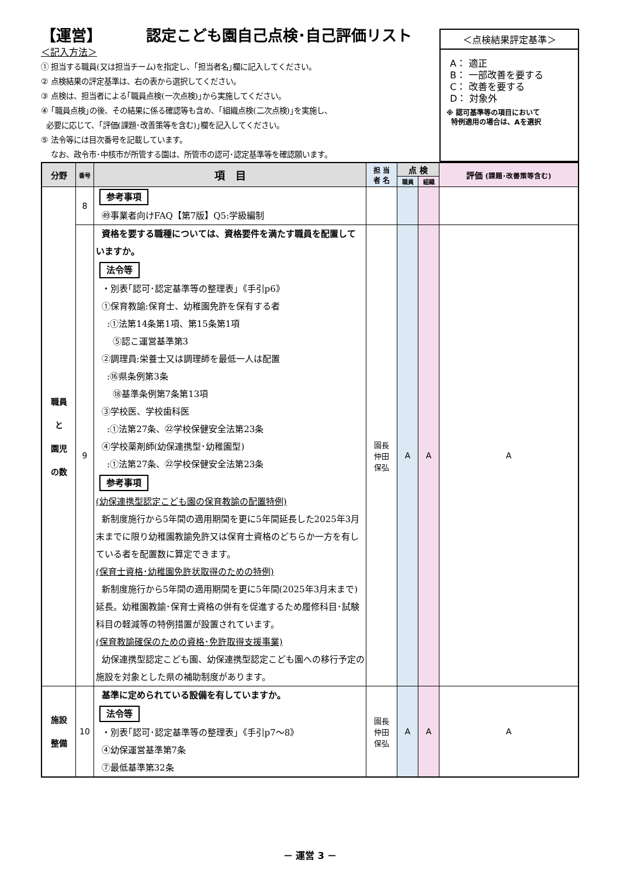【運営】 認定こども園自己点検･自己評価リスト
＜記入方法＞
① 担当する職員(又は担当チーム)を指定し、｢担当者名｣欄に記入してください。
② 点検結果の評定基準は、右の表から選択してください。
③ 点検は、担当者による｢職員点検(一次点検)｣から実施してください。
④ ｢職員点検｣の後、その結果に係る確認等も含め、｢組織点検(二次点検)｣を実施し、
必要に応じて、｢評価(課題･改善策等を含む)｣欄を記入してください。
⑤ 法令等には目次番号を記載しています。
なお、政令市･中核市が所管する園は、所管市の認可･認定基準等を確認願います。
＜点検結果評定基準＞
A： 適正
B： 一部改善を要する
C： 改善を要する
D： 対象外
※ 認可基準等の項目において
特例適用の場合は、Aを選択
| 分野 | 番号 | 項 目 | 担 当 者 名 | 点 検 | | 評価 (課題･改善策等含む) |
| --- | --- | --- | --- | --- | --- | --- |
| | | | | 職員 | 組織 | |
| 職員 と 園児 の数 | 8 | 参考事項 ㊾事業者向けFAQ【第7版】Q5:学級編制 | | | | |
| | 9 | 資格を要する職種については、資格要件を満たす職員を配置していますか。 法令等 ・別表｢認可･認定基準等の整理表｣《手引p6》 ①保育教諭:保育士、幼稚園免許を保有する者 :①法第14条第1項、第15条第1項 ⑤認こ運営基準第3 ②調理員:栄養士又は調理師を最低一人は配置 :⑯県条例第3条 ⑱基準条例第7条第13項 ③学校医、学校歯科医 :①法第27条、㉒学校保健安全法第23条 ④学校薬剤師(幼保連携型･幼稚園型) :①法第27条、㉒学校保健安全法第23条 参考事項 (幼保連携型認定こども園の保育教諭の配置特例) 新制度施行から5年間の適用期間を更に5年間延長した2025年3月末までに限り幼稚園教諭免許又は保育士資格のどちらか一方を有している者を配置数に算定できます。 (保育士資格･幼稚園免許状取得のための特例) 新制度施行から5年間の適用期間を更に5年間(2025年3月末まで)延長。幼稚園教諭･保育士資格の併有を促進するため履修科目･試験科目の軽減等の特例措置が設置されています。 (保育教諭確保のための資格･免許取得支援事業) 幼保連携型認定こども園、幼保連携型認定こども園への移行予定の施設を対象とした県の補助制度があります。 | 園長 仲田 保弘 | A | A | A |
| 施設 整備 | 10 | 基準に定められている設備を有していますか。 法令等 ・別表｢認可･認定基準等の整理表｣《手引p7～8》 ④幼保運営基準第7条 ⑦最低基準第32条 | 園長 仲田 保弘 | A | A | A |
－ 運営 3 －